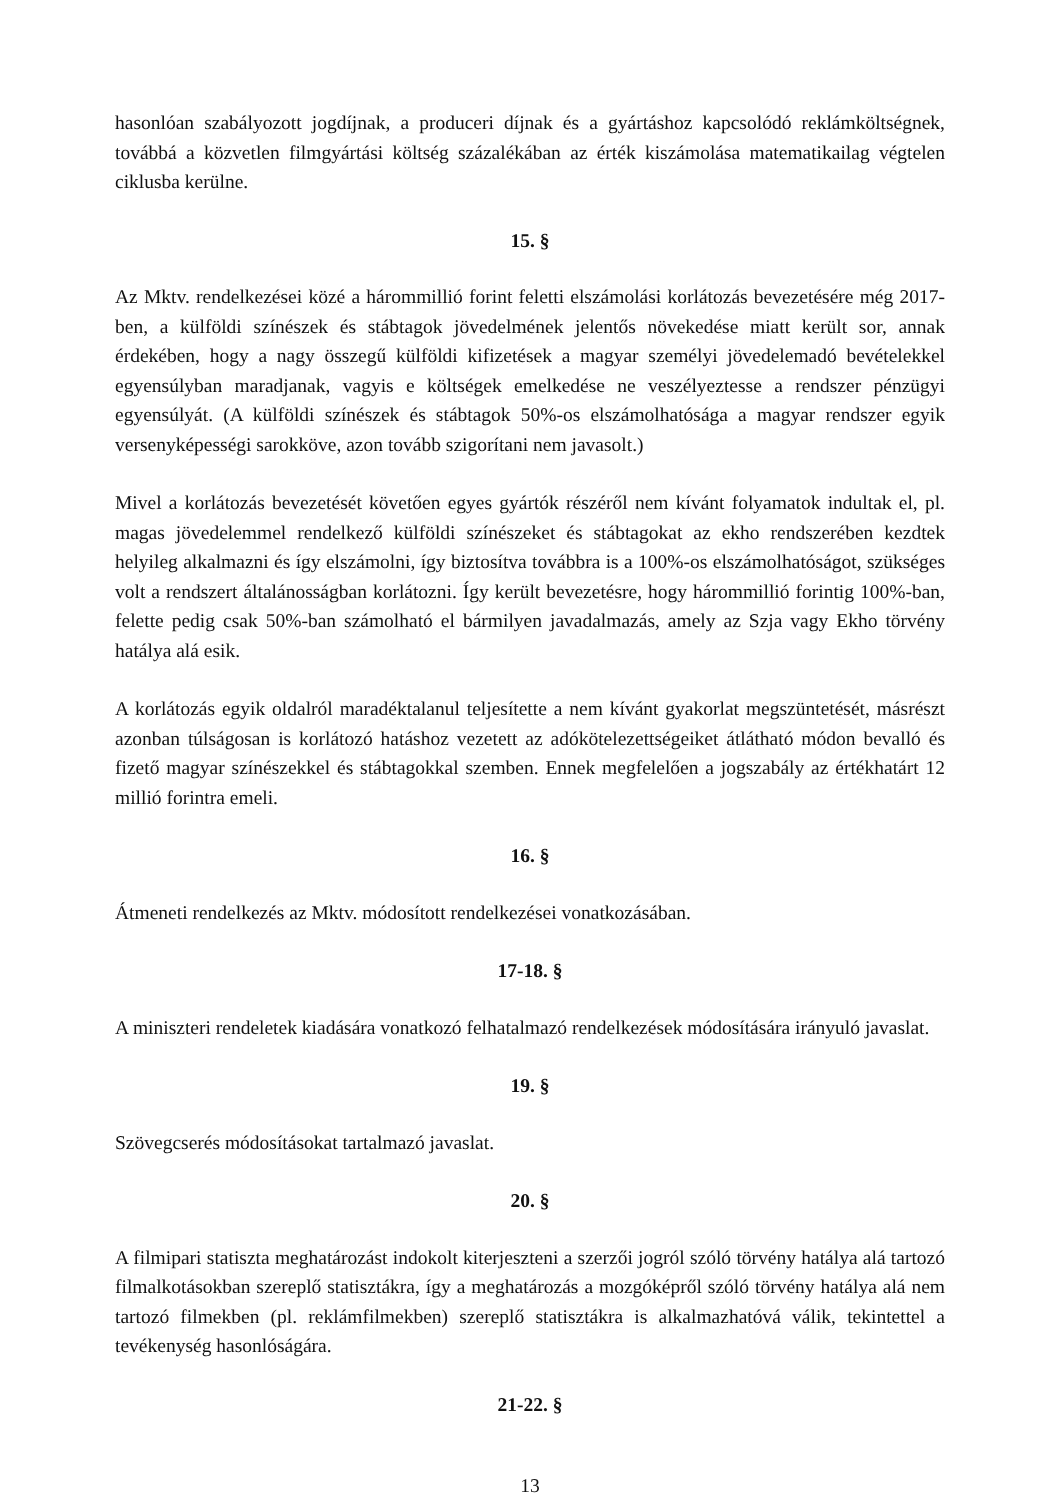hasonlóan szabályozott jogdíjnak, a produceri díjnak és a gyártáshoz kapcsolódó reklámköltségnek, továbbá a közvetlen filmgyártási költség százalékában az érték kiszámolása matematikailag végtelen ciklusba kerülne.
15. §
Az Mktv. rendelkezései közé a hárommillió forint feletti elszámolási korlátozás bevezetésére még 2017-ben, a külföldi színészek és stábtagok jövedelmének jelentős növekedése miatt került sor, annak érdekében, hogy a nagy összegű külföldi kifizetések a magyar személyi jövedelemadó bevételekkel egyensúlyban maradjanak, vagyis e költségek emelkedése ne veszélyeztesse a rendszer pénzügyi egyensúlyát. (A külföldi színészek és stábtagok 50%-os elszámolhatósága a magyar rendszer egyik versenyképességi sarokköve, azon tovább szigorítani nem javasolt.)
Mivel a korlátozás bevezetését követően egyes gyártók részéről nem kívánt folyamatok indultak el, pl. magas jövedelemmel rendelkező külföldi színészeket és stábtagokat az ekho rendszerében kezdtek helyileg alkalmazni és így elszámolni, így biztosítva továbbra is a 100%-os elszámolhatóságot, szükséges volt a rendszert általánosságban korlátozni. Így került bevezetésre, hogy hárommillió forintig 100%-ban, felette pedig csak 50%-ban számolható el bármilyen javadalmazás, amely az Szja vagy Ekho törvény hatálya alá esik.
A korlátozás egyik oldalról maradéktalanul teljesítette a nem kívánt gyakorlat megszüntetését, másrészt azonban túlságosan is korlátozó hatáshoz vezetett az adókötelezettségeiket átlátható módon bevalló és fizető magyar színészekkel és stábtagokkal szemben. Ennek megfelelően a jogszabály az értékhatárt 12 millió forintra emeli.
16. §
Átmeneti rendelkezés az Mktv. módosított rendelkezései vonatkozásában.
17-18. §
A miniszteri rendeletek kiadására vonatkozó felhatalmazó rendelkezések módosítására irányuló javaslat.
19. §
Szövegcserés módosításokat tartalmazó javaslat.
20. §
A filmipari statiszta meghatározást indokolt kiterjeszteni a szerzői jogról szóló törvény hatálya alá tartozó filmalkotásokban szereplő statisztákra, így a meghatározás a mozgóképről szóló törvény hatálya alá nem tartozó filmekben (pl. reklámfilmekben) szereplő statisztákra is alkalmazhatóvá válik, tekintettel a tevékenység hasonlóságára.
21-22. §
13